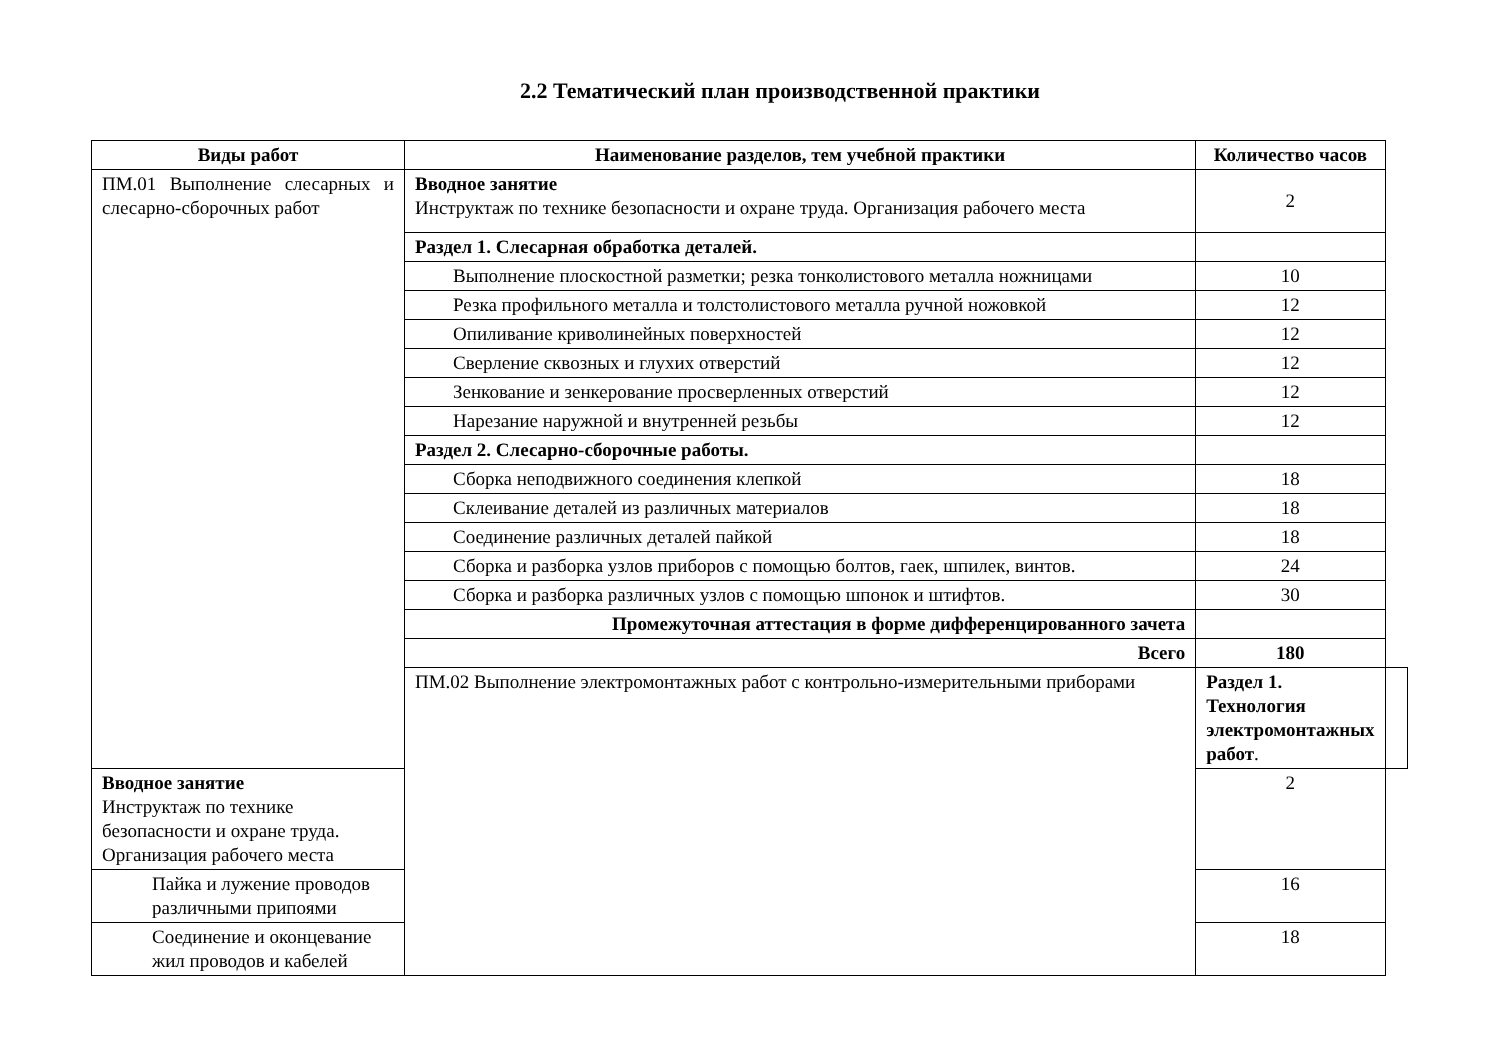2.2 Тематический план производственной практики
| Виды работ | Наименование разделов, тем учебной практики | Количество часов | |
| --- | --- | --- | --- |
| ПМ.01 Выполнение слесарных и слесарно-сборочных работ | Вводное занятие Инструктаж по технике безопасности и охране труда. Организация рабочего места | 2 | |
| | Раздел 1. Слесарная обработка деталей. | | |
| | Выполнение плоскостной разметки; резка тонколистового металла ножницами | 10 | |
| | Резка профильного металла и толстолистового металла ручной ножовкой | 12 | |
| | Опиливание криволинейных поверхностей | 12 | |
| | Сверление сквозных и глухих отверстий | 12 | |
| | Зенкование и зенкерование просверленных отверстий | 12 | |
| | Нарезание наружной и внутренней резьбы | 12 | |
| | Раздел 2. Слесарно-сборочные работы. | | |
| | Сборка неподвижного соединения клепкой | 18 | |
| | Склеивание деталей из различных материалов | 18 | |
| | Соединение различных деталей пайкой | 18 | |
| | Сборка и разборка узлов приборов с помощью болтов, гаек, шпилек, винтов. | 24 | |
| | Сборка и разборка различных узлов с помощью шпонок и штифтов. | 30 | |
| | Промежуточная аттестация в форме дифференцированного зачета | | |
| | Всего | 180 | |
| | ПМ.02 Выполнение электромонтажных работ с контрольно-измерительными приборами | Раздел 1. Технология электромонтажных работ . | |
| Вводное занятие Инструктаж по технике безопасности и охране труда. Организация рабочего места | | 2 | |
| Пайка и лужение проводов различными припоями | | 16 | |
| Соединение и оконцевание жил проводов и кабелей | | 18 | |